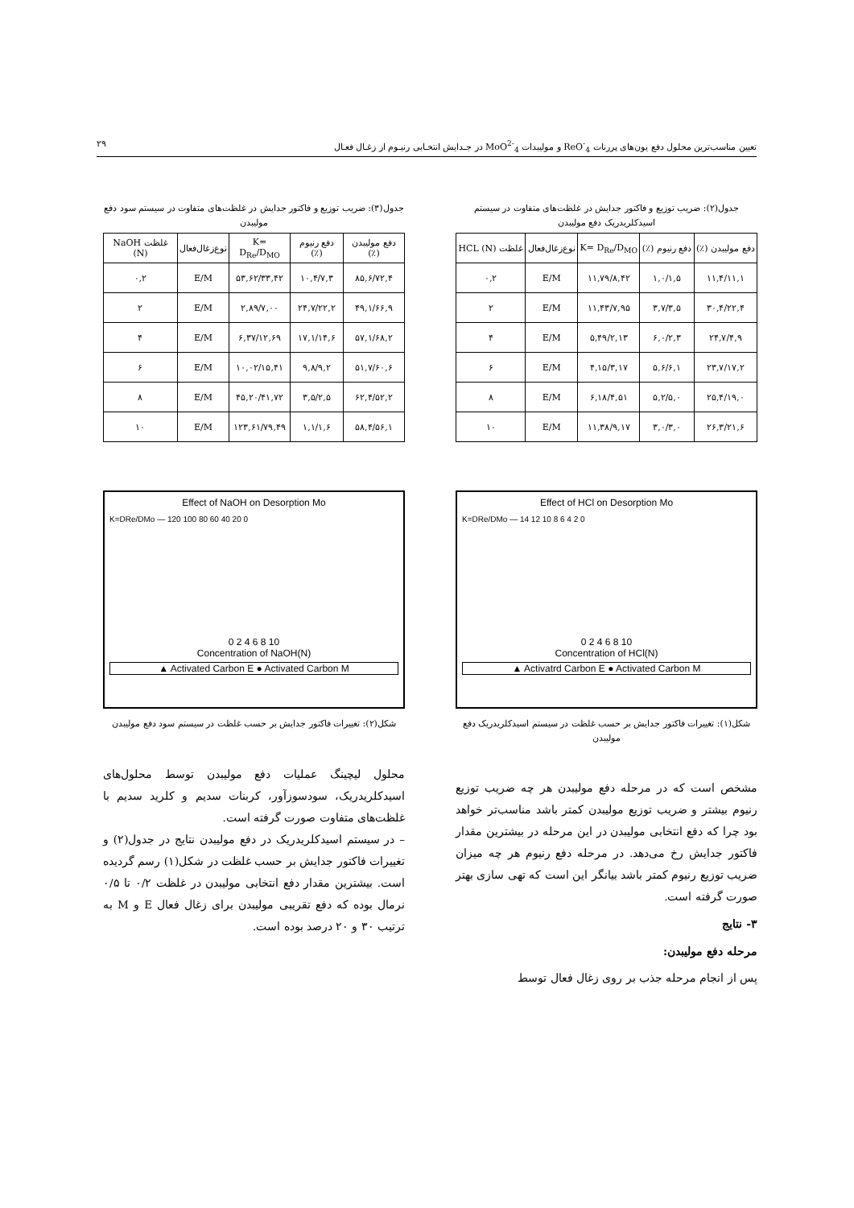تعیین مناسب‌ترین محلول دفع یون‌های پررنات ReO<sup>-</sup><sub>4</sub> و مولیبدات MoO<sup>2-</sup><sub>4</sub> در جـدایش انتخـابی رنیـوم از زغـال فعـال ۲۹
جدول(۲): ضریب توزیع و فاکتور جدایش در غلظت‌های متفاوت در سیستم اسیدکلریدریک دفع مولیبدن
| دفع مولیبدن (٪) | دفع رنیوم (٪) | K= D<sub>Re</sub>/D<sub>MO</sub> | نوع‌زغال‌فعال | غلظت HCL (N) |
| --- | --- | --- | --- | --- |
| ۱۱,۴/۱۱,۱ | ۱,۰/۱,۵ | ۱۱,۷۹/۸,۴۲ | E/M | ۰,۲ |
| ۳۰,۴/۲۲,۴ | ۳,۷/۳,۵ | ۱۱,۴۳/۷,۹۵ | E/M | ۲ |
| ۲۴,۷/۴,۹ | ۶,۰/۲,۳ | ۵,۴۹/۲,۱۳ | E/M | ۴ |
| ۲۳,۷/۱۷,۲ | ۵,۶/۶,۱ | ۴,۱۵/۳,۱۷ | E/M | ۶ |
| ۲۵,۴/۱۹,۰ | ۵,۲/۵,۰ | ۶,۱۸/۴,۵۱ | E/M | ۸ |
| ۲۶,۳/۲۱,۶ | ۳,۰/۳,۰ | ۱۱,۳۸/۹,۱۷ | E/M | ۱۰ |
Effect of HCl on Desorption Mo
K=DRe/DMo — 14 12 10 8 6 4 2 0
0 2 4 6 8 10
Concentration of HCl(N)
▲ Activatrd Carbon E ● Activated Carbon M
شکل(۱): تغییرات فاکتور جدایش بر حسب غلظت در سیستم اسیدکلریدریک دفع مولیبدن
مشخص است که در مرحله دفع مولیبدن هر چه ضریب توزیع رنیوم بیشتر و ضریب توزیع مولیبدن کمتر باشد مناسب‌تر خواهد بود چرا که دفع انتخابی مولیبدن در این مرحله در بیشترین مقدار فاکتور جدایش رخ می‌دهد. در مرحله دفع رنیوم هر چه میزان ضریب توزیع رنیوم کمتر باشد بیانگر این است که تهی سازی بهتر صورت گرفته است.
۳- نتایج
مرحله دفع مولیبدن:
پس از انجام مرحله جذب بر روی زغال فعال توسط
جدول(۳): ضریب توزیع و فاکتور جدایش در غلظت‌های متفاوت در سیستم سود دفع مولیبدن
| دفع مولیبدن (٪) | دفع رنیوم (٪) | K= D<sub>Re</sub>/D<sub>MO</sub> | نوع‌زغال‌فعال | غلظت NaOH (N) |
| --- | --- | --- | --- | --- |
| ۸۵,۶/۷۲,۴ | ۱۰,۴/۷,۳ | ۵۳,۶۲/۳۳,۴۲ | E/M | ۰,۲ |
| ۴۹,۱/۶۶,۹ | ۲۴,۷/۲۲,۲ | ۲,۸۹/۷,۰۰ | E/M | ۲ |
| ۵۷,۱/۶۸,۲ | ۱۷,۱/۱۴,۶ | ۶,۳۷/۱۲,۶۹ | E/M | ۴ |
| ۵۱,۷/۶۰,۶ | ۹,۸/۹,۲ | ۱۰,۰۲/۱۵,۴۱ | E/M | ۶ |
| ۶۲,۴/۵۲,۲ | ۳,۵/۲,۵ | ۴۵,۲۰/۴۱,۷۲ | E/M | ۸ |
| ۵۸,۴/۵۶,۱ | ۱,۱/۱,۶ | ۱۲۳,۶۱/۷۹,۴۹ | E/M | ۱۰ |
Effect of NaOH on Desorption Mo
K=DRe/DMo — 120 100 80 60 40 20 0
0 2 4 6 8 10
Concentration of NaOH(N)
▲ Activated Carbon E ● Activated Carbon M
شکل(۲): تغییرات فاکتور جدایش بر حسب غلظت در سیستم سود دفع مولیبدن
محلول لیچینگ عملیات دفع مولیبدن توسط محلول‌های اسیدکلریدریک، سودسوزآور، کربنات سدیم و کلرید سدیم با غلظت‌های متفاوت صورت گرفته است.
– در سیستم اسیدکلریدریک در دفع مولیبدن نتایج در جدول(۲) و تغییرات فاکتور جدایش بر حسب غلظت در شکل(۱) رسم گردیده است. بیشترین مقدار دفع انتخابی مولیبدن در غلظت ۰/۲ تا ۰/۵ نرمال بوده که دفع تقریبی مولیبدن برای زغال فعال E و M به ترتیب ۳۰ و ۲۰ درصد بوده است.